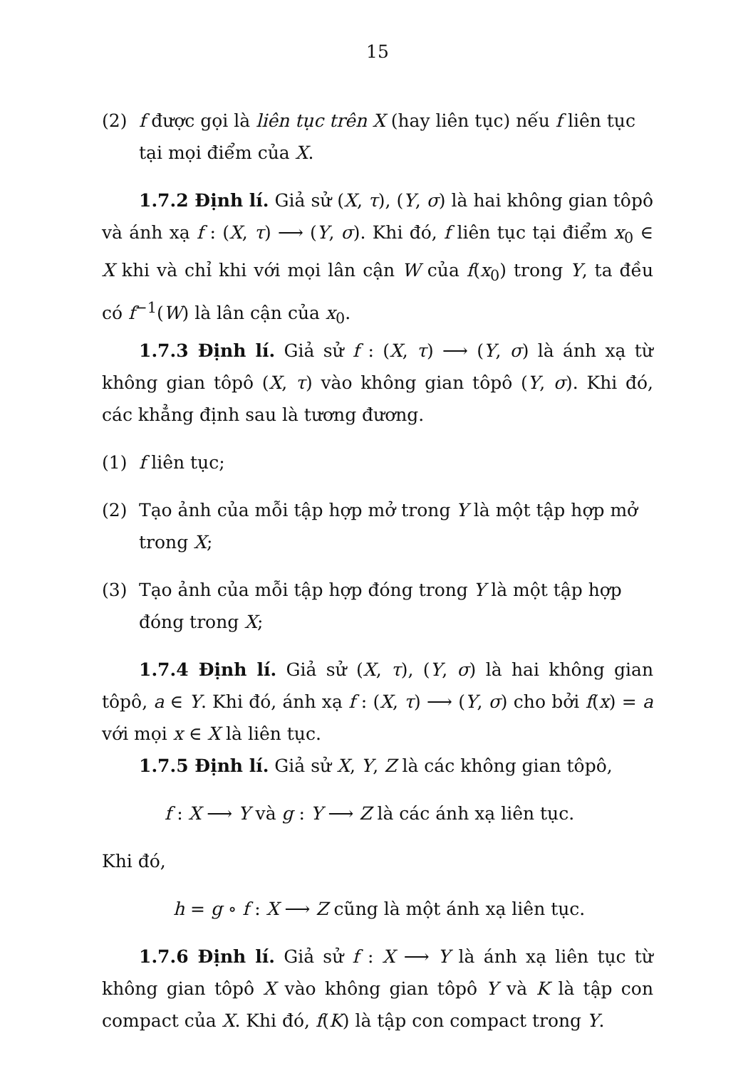15
(2) f được gọi là liên tục trên X (hay liên tục) nếu f liên tục tại mọi điểm của X.
1.7.2 Định lí. Giả sử (X, τ), (Y, σ) là hai không gian tôpô và ánh xạ f : (X, τ) ⟶ (Y, σ). Khi đó, f liên tục tại điểm x<sub>0</sub> ∈ X khi và chỉ khi với mọi lân cận W của f(x<sub>0</sub>) trong Y, ta đều có f<sup>−1</sup>(W) là lân cận của x<sub>0</sub>.
1.7.3 Định lí. Giả sử f : (X, τ) ⟶ (Y, σ) là ánh xạ từ không gian tôpô (X, τ) vào không gian tôpô (Y, σ). Khi đó, các khẳng định sau là tương đương.
(1) f liên tục;
(2) Tạo ảnh của mỗi tập hợp mở trong Y là một tập hợp mở trong X;
(3) Tạo ảnh của mỗi tập hợp đóng trong Y là một tập hợp đóng trong X;
1.7.4 Định lí. Giả sử (X, τ), (Y, σ) là hai không gian tôpô, a ∈ Y. Khi đó, ánh xạ f : (X, τ) ⟶ (Y, σ) cho bởi f(x) = a với mọi x ∈ X là liên tục.
1.7.5 Định lí. Giả sử X, Y, Z là các không gian tôpô,
f : X ⟶ Y và g : Y ⟶ Z là các ánh xạ liên tục.
Khi đó,
h = g ∘ f : X ⟶ Z cũng là một ánh xạ liên tục.
1.7.6 Định lí. Giả sử f : X ⟶ Y là ánh xạ liên tục từ không gian tôpô X vào không gian tôpô Y và K là tập con compact của X. Khi đó, f(K) là tập con compact trong Y.